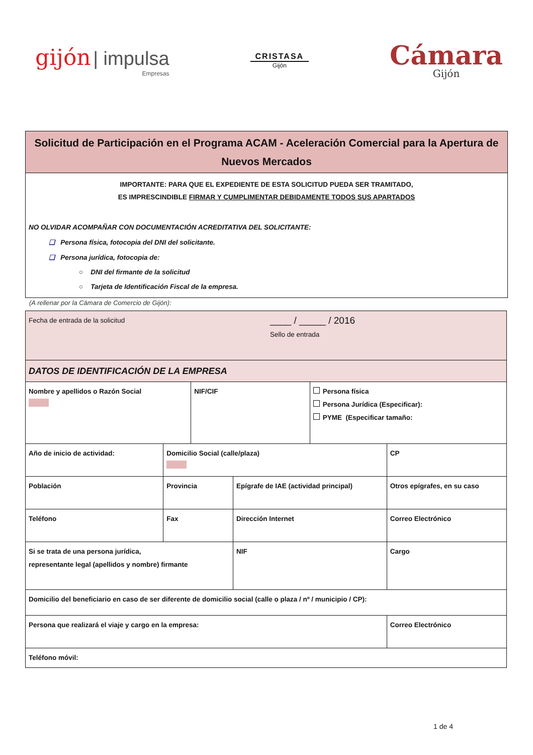gijón | impulsa
Empresas
CRISTASA
Gijón
Cámara
Gijón
Solicitud de Participación en el Programa ACAM - Aceleración Comercial para la Apertura de Nuevos Mercados
IMPORTANTE: PARA QUE EL EXPEDIENTE DE ESTA SOLICITUD PUEDA SER TRAMITADO,
ES IMPRESCINDIBLE FIRMAR Y CUMPLIMENTAR DEBIDAMENTE TODOS SUS APARTADOS
NO OLVIDAR ACOMPAÑAR CON DOCUMENTACIÓN ACREDITATIVA DEL SOLICITANTE:
❑ Persona física, fotocopia del DNI del solicitante.
❑ Persona jurídica, fotocopia de:
○ DNI del firmante de la solicitud
○ Tarjeta de Identificación Fiscal de la empresa.
(A rellenar por la Cámara de Comercio de Gijón):
| Fecha de entrada de la solicitud ____ / _____ / 2016 Sello de entrada | | | | | | |
| DATOS DE IDENTIFICACIÓN DE LA EMPRESA | | | | | | |
| Nombre y apellidos o Razón Social | | NIF/CIF | | Persona física Persona Jurídica (Especificar): PYME (Especificar tamaño: | | |
| Año de inicio de actividad: | Domicilio Social (calle/plaza) | | | | | CP |
| Población | Provincia | | Epígrafe de IAE (actividad principal) | | Otros epígrafes, en su caso | |
| Teléfono | Fax | | Dirección Internet | | Correo Electrónico | |
| Si se trata de una persona jurídica, representante legal (apellidos y nombre) firmante | | | NIF | | Cargo | |
| Domicilio del beneficiario en caso de ser diferente de domicilio social (calle o plaza / nº / municipio / CP): | | | | | | |
| Persona que realizará el viaje y cargo en la empresa: | | | | | Correo Electrónico | |
| Teléfono móvil: | | | | | | |
1 de 4